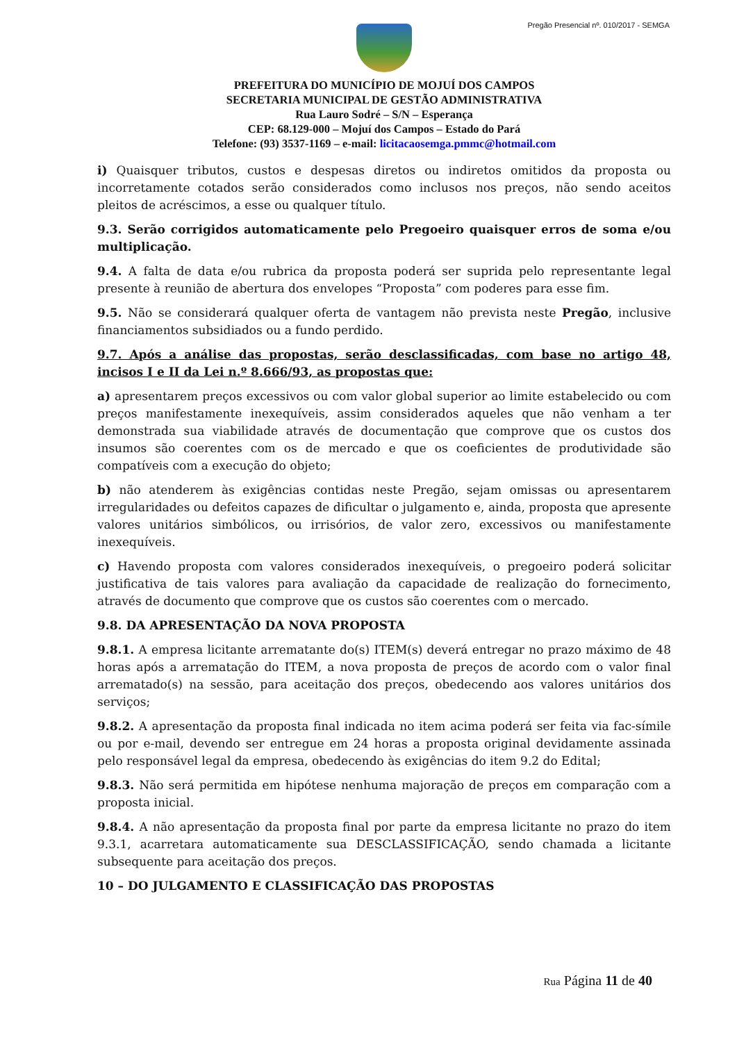Pregão Presencial nº. 010/2017 - SEMGA
PREFEITURA DO MUNICÍPIO DE MOJUÍ DOS CAMPOS
SECRETARIA MUNICIPAL DE GESTÃO ADMINISTRATIVA
Rua Lauro Sodré – S/N – Esperança
CEP: 68.129-000 – Mojuí dos Campos – Estado do Pará
Telefone: (93) 3537-1169 – e-mail: licitacaosemga.pmmc@hotmail.com
i) Quaisquer tributos, custos e despesas diretos ou indiretos omitidos da proposta ou incorretamente cotados serão considerados como inclusos nos preços, não sendo aceitos pleitos de acréscimos, a esse ou qualquer título.
9.3. Serão corrigidos automaticamente pelo Pregoeiro quaisquer erros de soma e/ou multiplicação.
9.4. A falta de data e/ou rubrica da proposta poderá ser suprida pelo representante legal presente à reunião de abertura dos envelopes “Proposta” com poderes para esse fim.
9.5. Não se considerará qualquer oferta de vantagem não prevista neste Pregão, inclusive financiamentos subsidiados ou a fundo perdido.
9.7. Após a análise das propostas, serão desclassificadas, com base no artigo 48, incisos I e II da Lei n.º 8.666/93, as propostas que:
a) apresentarem preços excessivos ou com valor global superior ao limite estabelecido ou com preços manifestamente inexequíveis, assim considerados aqueles que não venham a ter demonstrada sua viabilidade através de documentação que comprove que os custos dos insumos são coerentes com os de mercado e que os coeficientes de produtividade são compatíveis com a execução do objeto;
b) não atenderem às exigências contidas neste Pregão, sejam omissas ou apresentarem irregularidades ou defeitos capazes de dificultar o julgamento e, ainda, proposta que apresente valores unitários simbólicos, ou irrisórios, de valor zero, excessivos ou manifestamente inexequíveis.
c) Havendo proposta com valores considerados inexequíveis, o pregoeiro poderá solicitar justificativa de tais valores para avaliação da capacidade de realização do fornecimento, através de documento que comprove que os custos são coerentes com o mercado.
9.8. DA APRESENTAÇÃO DA NOVA PROPOSTA
9.8.1. A empresa licitante arrematante do(s) ITEM(s) deverá entregar no prazo máximo de 48 horas após a arrematação do ITEM, a nova proposta de preços de acordo com o valor final arrematado(s) na sessão, para aceitação dos preços, obedecendo aos valores unitários dos serviços;
9.8.2. A apresentação da proposta final indicada no item acima poderá ser feita via fac-símile ou por e-mail, devendo ser entregue em 24 horas a proposta original devidamente assinada pelo responsável legal da empresa, obedecendo às exigências do item 9.2 do Edital;
9.8.3. Não será permitida em hipótese nenhuma majoração de preços em comparação com a proposta inicial.
9.8.4. A não apresentação da proposta final por parte da empresa licitante no prazo do item 9.3.1, acarretara automaticamente sua DESCLASSIFICAÇÃO, sendo chamada a licitante subsequente para aceitação dos preços.
10 – DO JULGAMENTO E CLASSIFICAÇÃO DAS PROPOSTAS
Rua Página 11 de 40